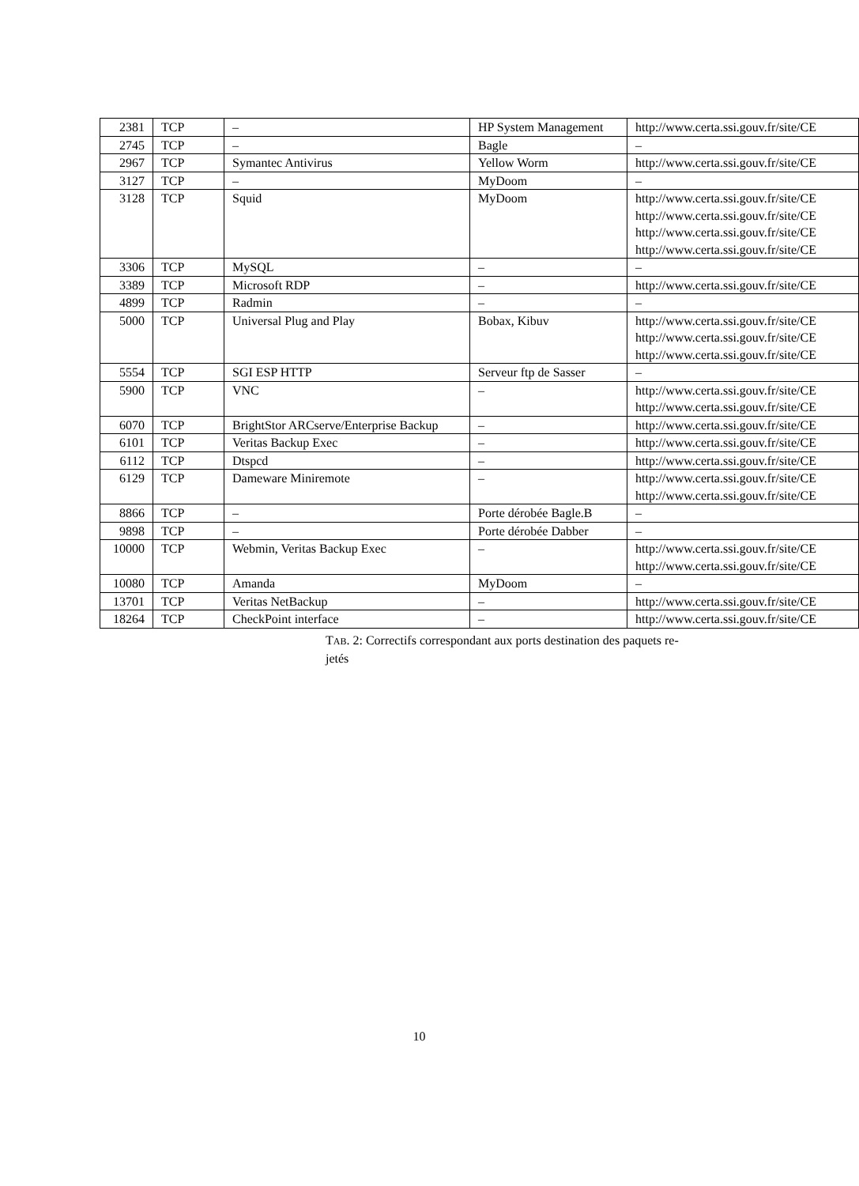| 2381 | TCP | – | HP System Management | http://www.certa.ssi.gouv.fr/site/CE |
| 2745 | TCP | – | Bagle | – |
| 2967 | TCP | Symantec Antivirus | Yellow Worm | http://www.certa.ssi.gouv.fr/site/CE |
| 3127 | TCP | – | MyDoom | – |
| 3128 | TCP | Squid | MyDoom | http://www.certa.ssi.gouv.fr/site/CE http://www.certa.ssi.gouv.fr/site/CE http://www.certa.ssi.gouv.fr/site/CE http://www.certa.ssi.gouv.fr/site/CE |
| 3306 | TCP | MySQL | – | – |
| 3389 | TCP | Microsoft RDP | – | http://www.certa.ssi.gouv.fr/site/CE |
| 4899 | TCP | Radmin | – | – |
| 5000 | TCP | Universal Plug and Play | Bobax, Kibuv | http://www.certa.ssi.gouv.fr/site/CE http://www.certa.ssi.gouv.fr/site/CE http://www.certa.ssi.gouv.fr/site/CE |
| 5554 | TCP | SGI ESP HTTP | Serveur ftp de Sasser | – |
| 5900 | TCP | VNC | – | http://www.certa.ssi.gouv.fr/site/CE http://www.certa.ssi.gouv.fr/site/CE |
| 6070 | TCP | BrightStor ARCserve/Enterprise Backup | – | http://www.certa.ssi.gouv.fr/site/CE |
| 6101 | TCP | Veritas Backup Exec | – | http://www.certa.ssi.gouv.fr/site/CE |
| 6112 | TCP | Dtspcd | – | http://www.certa.ssi.gouv.fr/site/CE |
| 6129 | TCP | Dameware Miniremote | – | http://www.certa.ssi.gouv.fr/site/CE http://www.certa.ssi.gouv.fr/site/CE |
| 8866 | TCP | – | Porte dérobée Bagle.B | – |
| 9898 | TCP | – | Porte dérobée Dabber | – |
| 10000 | TCP | Webmin, Veritas Backup Exec | – | http://www.certa.ssi.gouv.fr/site/CE http://www.certa.ssi.gouv.fr/site/CE |
| 10080 | TCP | Amanda | MyDoom | – |
| 13701 | TCP | Veritas NetBackup | – | http://www.certa.ssi.gouv.fr/site/CE |
| 18264 | TCP | CheckPoint interface | – | http://www.certa.ssi.gouv.fr/site/CE |
TAB. 2: Correctifs correspondant aux ports destination des paquets re-
jetés
10